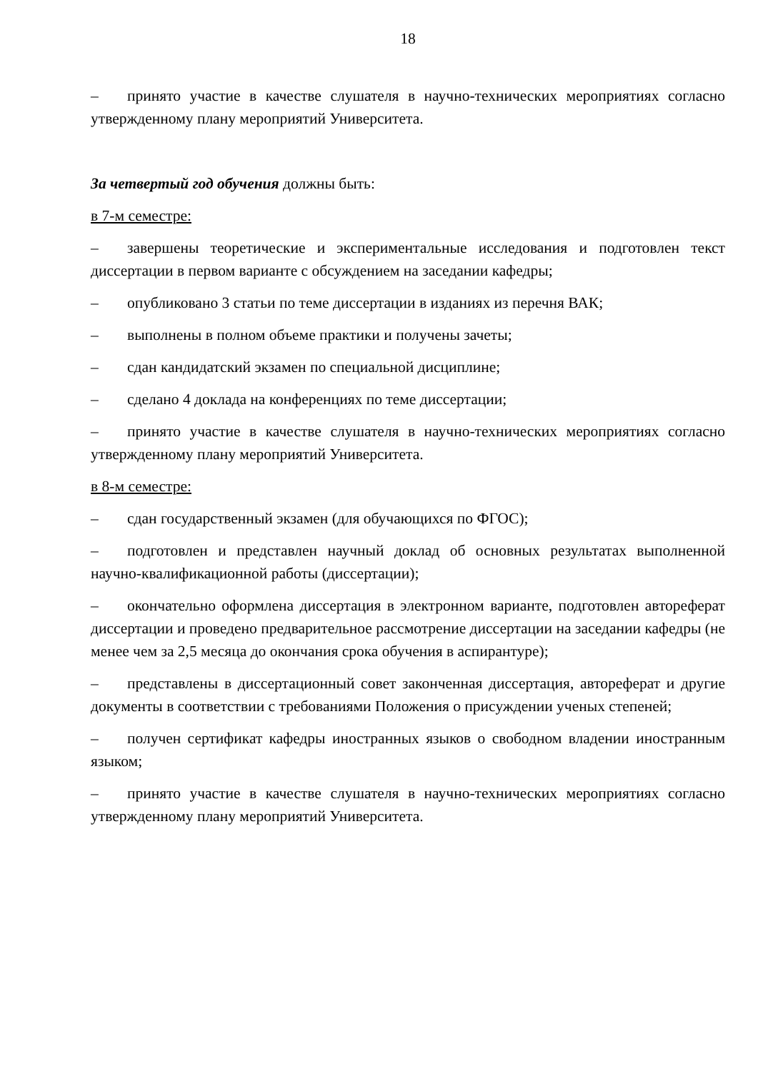18
– принято участие в качестве слушателя в научно-технических мероприятиях согласно утвержденному плану мероприятий Университета.
За четвертый год обучения должны быть:
в 7-м семестре:
– завершены теоретические и экспериментальные исследования и подготовлен текст диссертации в первом варианте с обсуждением на заседании кафедры;
– опубликовано 3 статьи по теме диссертации в изданиях из перечня ВАК;
– выполнены в полном объеме практики и получены зачеты;
– сдан кандидатский экзамен по специальной дисциплине;
– сделано 4 доклада на конференциях по теме диссертации;
– принято участие в качестве слушателя в научно-технических мероприятиях согласно утвержденному плану мероприятий Университета.
в 8-м семестре:
– сдан государственный экзамен (для обучающихся по ФГОС);
– подготовлен и представлен научный доклад об основных результатах выполненной научно-квалификационной работы (диссертации);
– окончательно оформлена диссертация в электронном варианте, подготовлен автореферат диссертации и проведено предварительное рассмотрение диссертации на заседании кафедры (не менее чем за 2,5 месяца до окончания срока обучения в аспирантуре);
– представлены в диссертационный совет законченная диссертация, автореферат и другие документы в соответствии с требованиями Положения о присуждении ученых степеней;
– получен сертификат кафедры иностранных языков о свободном владении иностранным языком;
– принято участие в качестве слушателя в научно-технических мероприятиях согласно утвержденному плану мероприятий Университета.